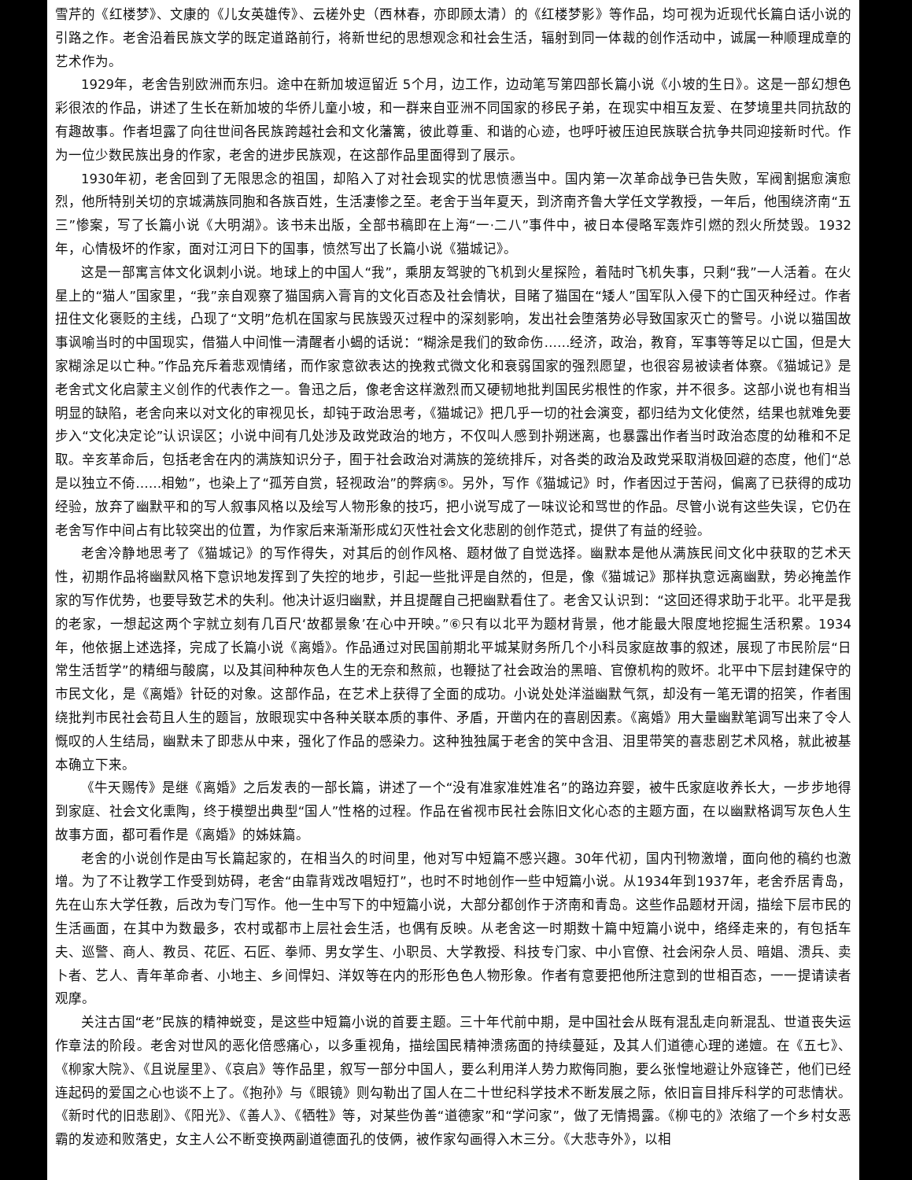雪芹的《红楼梦》、文康的《儿女英雄传》、云槎外史（西林春，亦即顾太清）的《红楼梦影》等作品，均可视为近现代长篇白话小说的引路之作。老舍沿着民族文学的既定道路前行，将新世纪的思想观念和社会生活，辐射到同一体裁的创作活动中，诚属一种顺理成章的艺术作为。
1929年，老舍告别欧洲而东归。途中在新加坡逗留近 5个月，边工作，边动笔写第四部长篇小说《小坡的生日》。这是一部幻想色彩很浓的作品，讲述了生长在新加坡的华侨儿童小坡，和一群来自亚洲不同国家的移民子弟，在现实中相互友爱、在梦境里共同抗敌的有趣故事。作者坦露了向往世间各民族跨越社会和文化藩篱，彼此尊重、和谐的心迹，也呼吁被压迫民族联合抗争共同迎接新时代。作为一位少数民族出身的作家，老舍的进步民族观，在这部作品里面得到了展示。
1930年初，老舍回到了无限思念的祖国，却陷入了对社会现实的忧思愤懑当中。国内第一次革命战争已告失败，军阀割据愈演愈烈，他所特别关切的京城满族同胞和各族百姓，生活凄惨之至。老舍于当年夏天，到济南齐鲁大学任文学教授，一年后，他围绕济南“五三”惨案，写了长篇小说《大明湖》。该书未出版，全部书稿即在上海“一·二八”事件中，被日本侵略军轰炸引燃的烈火所焚毁。1932年，心情极坏的作家，面对江河日下的国事，愤然写出了长篇小说《猫城记》。
这是一部寓言体文化讽刺小说。地球上的中国人“我”，乘朋友驾驶的飞机到火星探险，着陆时飞机失事，只剩“我”一人活着。在火星上的“猫人”国家里，“我”亲自观察了猫国病入膏肓的文化百态及社会情状，目睹了猫国在“矮人”国军队入侵下的亡国灭种经过。作者扭住文化褒贬的主线，凸现了“文明”危机在国家与民族毁灭过程中的深刻影响，发出社会堕落势必导致国家灭亡的警号。小说以猫国故事讽喻当时的中国现实，借猫人中间惟一清醒者小蝎的话说：“糊涂是我们的致命伤……经济，政治，教育，军事等等足以亡国，但是大家糊涂足以亡种。”作品充斥着悲观情绪，而作家意欲表达的挽救式微文化和衰弱国家的强烈愿望，也很容易被读者体察。《猫城记》是老舍式文化启蒙主义创作的代表作之一。鲁迅之后，像老舍这样激烈而又硬韧地批判国民劣根性的作家，并不很多。这部小说也有相当明显的缺陷，老舍向来以对文化的审视见长，却钝于政治思考，《猫城记》把几乎一切的社会演变，都归结为文化使然，结果也就难免要步入“文化决定论”认识误区；小说中间有几处涉及政党政治的地方，不仅叫人感到扑朔迷离，也暴露出作者当时政治态度的幼稚和不足取。辛亥革命后，包括老舍在内的满族知识分子，囿于社会政治对满族的笼统排斥，对各类的政治及政党采取消极回避的态度，他们“总是以独立不倚……相勉”，也染上了“孤芳自赏，轻视政治”的弊病⑤。另外，写作《猫城记》时，作者因过于苦闷，偏离了已获得的成功经验，放弃了幽默平和的写人叙事风格以及绘写人物形象的技巧，把小说写成了一味议论和骂世的作品。尽管小说有这些失误，它仍在老舍写作中间占有比较突出的位置，为作家后来渐渐形成幻灭性社会文化悲剧的创作范式，提供了有益的经验。
老舍冷静地思考了《猫城记》的写作得失，对其后的创作风格、题材做了自觉选择。幽默本是他从满族民间文化中获取的艺术天性，初期作品将幽默风格下意识地发挥到了失控的地步，引起一些批评是自然的，但是，像《猫城记》那样执意远离幽默，势必掩盖作家的写作优势，也要导致艺术的失利。他决计返归幽默，并且提醒自己把幽默看住了。老舍又认识到：“这回还得求助于北平。北平是我的老家，一想起这两个字就立刻有几百尺‘故都景象’在心中开映。”⑥只有以北平为题材背景，他才能最大限度地挖掘生活积累。1934年，他依据上述选择，完成了长篇小说《离婚》。作品通过对民国前期北平城某财务所几个小科员家庭故事的叙述，展现了市民阶层“日常生活哲学”的精细与酸腐，以及其间种种灰色人生的无奈和熬煎，也鞭挞了社会政治的黑暗、官僚机构的败坏。北平中下层封建保守的市民文化，是《离婚》针砭的对象。这部作品，在艺术上获得了全面的成功。小说处处洋溢幽默气氛，却没有一笔无谓的招笑，作者围绕批判市民社会苟且人生的题旨，放眼现实中各种关联本质的事件、矛盾，开凿内在的喜剧因素。《离婚》用大量幽默笔调写出来了令人慨叹的人生结局，幽默未了即悲从中来，强化了作品的感染力。这种独独属于老舍的笑中含泪、泪里带笑的喜悲剧艺术风格，就此被基本确立下来。
《牛天赐传》是继《离婚》之后发表的一部长篇，讲述了一个“没有准家准姓准名”的路边弃婴，被牛氏家庭收养长大，一步步地得到家庭、社会文化熏陶，终于模塑出典型“国人”性格的过程。作品在省视市民社会陈旧文化心态的主题方面，在以幽默格调写灰色人生故事方面，都可看作是《离婚》的姊妹篇。
老舍的小说创作是由写长篇起家的，在相当久的时间里，他对写中短篇不感兴趣。30年代初，国内刊物激增，面向他的稿约也激增。为了不让教学工作受到妨碍，老舍“由靠背戏改唱短打”，也时不时地创作一些中短篇小说。从1934年到1937年，老舍乔居青岛，先在山东大学任教，后改为专门写作。他一生中写下的中短篇小说，大部分都创作于济南和青岛。这些作品题材开阔，描绘下层市民的生活画面，在其中为数最多，农村或都市上层社会生活，也偶有反映。从老舍这一时期数十篇中短篇小说中，络绎走来的，有包括车夫、巡警、商人、教员、花匠、石匠、拳师、男女学生、小职员、大学教授、科技专门家、中小官僚、社会闲杂人员、暗娼、溃兵、卖卜者、艺人、青年革命者、小地主、乡间悍妇、洋奴等在内的形形色色人物形象。作者有意要把他所注意到的世相百态，一一提请读者观摩。
关注古国“老”民族的精神蜕变，是这些中短篇小说的首要主题。三十年代前中期，是中国社会从既有混乱走向新混乱、世道丧失运作章法的阶段。老舍对世风的恶化倍感痛心，以多重视角，描绘国民精神溃疡面的持续蔓延，及其人们道德心理的递嬗。在《五七》、《柳家大院》、《且说屋里》、《哀启》等作品里，叙写一部分中国人，要么利用洋人势力欺侮同胞，要么张惶地避让外寇锋芒，他们已经连起码的爱国之心也谈不上了。《抱孙》与《眼镜》则勾勒出了国人在二十世纪科学技术不断发展之际，依旧盲目排斥科学的可悲情状。《新时代的旧悲剧》、《阳光》、《善人》、《牺牲》等，对某些伪善“道德家”和“学问家”，做了无情揭露。《柳屯的》浓缩了一个乡村女恶霸的发迹和败落史，女主人公不断变换两副道德面孔的伎俩，被作家勾画得入木三分。《大悲寺外》，以相